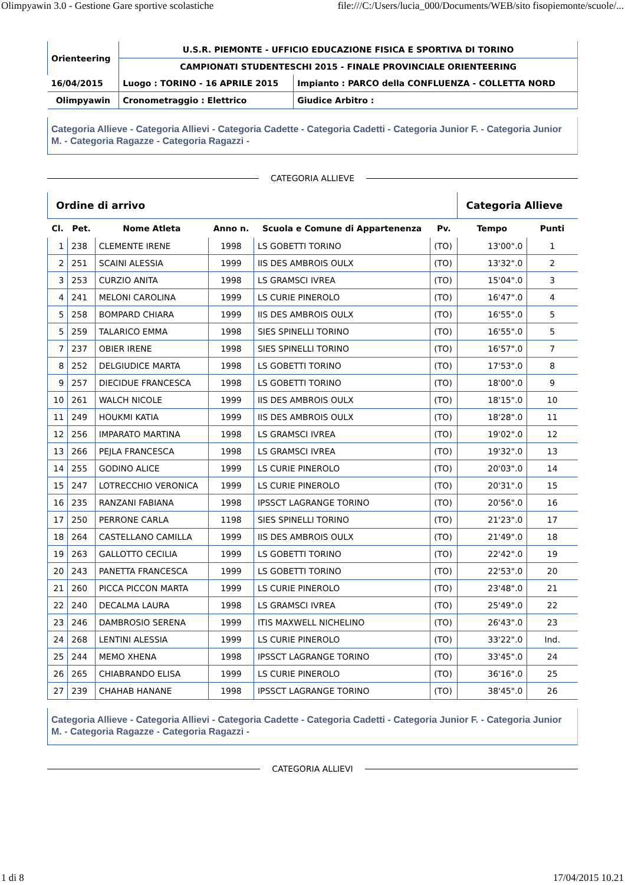Olimpyawin 3.0 - Gestione Gare sportive scolastiche file:///C:/Users/lucia_000/Documents/WEB/sito fisopiemonte/scuole/...
| Orienteering | U.S.R. PIEMONTE - UFFICIO EDUCAZIONE FISICA E SPORTIVA DI TORINO | |
| | CAMPIONATI STUDENTESCHI 2015 - FINALE PROVINCIALE ORIENTEERING | |
| 16/04/2015 | Luogo : TORINO - 16 APRILE 2015 | Impianto : PARCO della CONFLUENZA - COLLETTA NORD |
| Olimpyawin | Cronometraggio : Elettrico | Giudice Arbitro : |
Categoria Allieve - Categoria Allievi - Categoria Cadette - Categoria Cadetti - Categoria Junior F. - Categoria Junior M. - Categoria Ragazze - Categoria Ragazzi -
CATEGORIA ALLIEVE
| Ordine di arrivo | | | | | | Categoria Allieve | |
| --- | --- | --- | --- | --- | --- | --- | --- |
| Cl. | Pet. | Nome Atleta | Anno n. | Scuola e Comune di Appartenenza | Pv. | Tempo | Punti |
| 1 | 238 | CLEMENTE IRENE | 1998 | LS GOBETTI TORINO | (TO) | 13'00".0 | 1 |
| 2 | 251 | SCAINI ALESSIA | 1999 | IIS DES AMBROIS OULX | (TO) | 13'32".0 | 2 |
| 3 | 253 | CURZIO ANITA | 1998 | LS GRAMSCI IVREA | (TO) | 15'04".0 | 3 |
| 4 | 241 | MELONI CAROLINA | 1999 | LS CURIE PINEROLO | (TO) | 16'47".0 | 4 |
| 5 | 258 | BOMPARD CHIARA | 1999 | IIS DES AMBROIS OULX | (TO) | 16'55".0 | 5 |
| 5 | 259 | TALARICO EMMA | 1998 | SIES SPINELLI TORINO | (TO) | 16'55".0 | 5 |
| 7 | 237 | OBIER IRENE | 1998 | SIES SPINELLI TORINO | (TO) | 16'57".0 | 7 |
| 8 | 252 | DELGIUDICE MARTA | 1998 | LS GOBETTI TORINO | (TO) | 17'53".0 | 8 |
| 9 | 257 | DIECIDUE FRANCESCA | 1998 | LS GOBETTI TORINO | (TO) | 18'00".0 | 9 |
| 10 | 261 | WALCH NICOLE | 1999 | IIS DES AMBROIS OULX | (TO) | 18'15".0 | 10 |
| 11 | 249 | HOUKMI KATIA | 1999 | IIS DES AMBROIS OULX | (TO) | 18'28".0 | 11 |
| 12 | 256 | IMPARATO MARTINA | 1998 | LS GRAMSCI IVREA | (TO) | 19'02".0 | 12 |
| 13 | 266 | PEJLA FRANCESCA | 1998 | LS GRAMSCI IVREA | (TO) | 19'32".0 | 13 |
| 14 | 255 | GODINO ALICE | 1999 | LS CURIE PINEROLO | (TO) | 20'03".0 | 14 |
| 15 | 247 | LOTRECCHIO VERONICA | 1999 | LS CURIE PINEROLO | (TO) | 20'31".0 | 15 |
| 16 | 235 | RANZANI FABIANA | 1998 | IPSSCT LAGRANGE TORINO | (TO) | 20'56".0 | 16 |
| 17 | 250 | PERRONE CARLA | 1198 | SIES SPINELLI TORINO | (TO) | 21'23".0 | 17 |
| 18 | 264 | CASTELLANO CAMILLA | 1999 | IIS DES AMBROIS OULX | (TO) | 21'49".0 | 18 |
| 19 | 263 | GALLOTTO CECILIA | 1999 | LS GOBETTI TORINO | (TO) | 22'42".0 | 19 |
| 20 | 243 | PANETTA FRANCESCA | 1999 | LS GOBETTI TORINO | (TO) | 22'53".0 | 20 |
| 21 | 260 | PICCA PICCON MARTA | 1999 | LS CURIE PINEROLO | (TO) | 23'48".0 | 21 |
| 22 | 240 | DECALMA LAURA | 1998 | LS GRAMSCI IVREA | (TO) | 25'49".0 | 22 |
| 23 | 246 | DAMBROSIO SERENA | 1999 | ITIS MAXWELL NICHELINO | (TO) | 26'43".0 | 23 |
| 24 | 268 | LENTINI ALESSIA | 1999 | LS CURIE PINEROLO | (TO) | 33'22".0 | Ind. |
| 25 | 244 | MEMO XHENA | 1998 | IPSSCT LAGRANGE TORINO | (TO) | 33'45".0 | 24 |
| 26 | 265 | CHIABRANDO ELISA | 1999 | LS CURIE PINEROLO | (TO) | 36'16".0 | 25 |
| 27 | 239 | CHAHAB HANANE | 1998 | IPSSCT LAGRANGE TORINO | (TO) | 38'45".0 | 26 |
Categoria Allieve - Categoria Allievi - Categoria Cadette - Categoria Cadetti - Categoria Junior F. - Categoria Junior M. - Categoria Ragazze - Categoria Ragazzi -
CATEGORIA ALLIEVI
1 di 8 17/04/2015 10.21